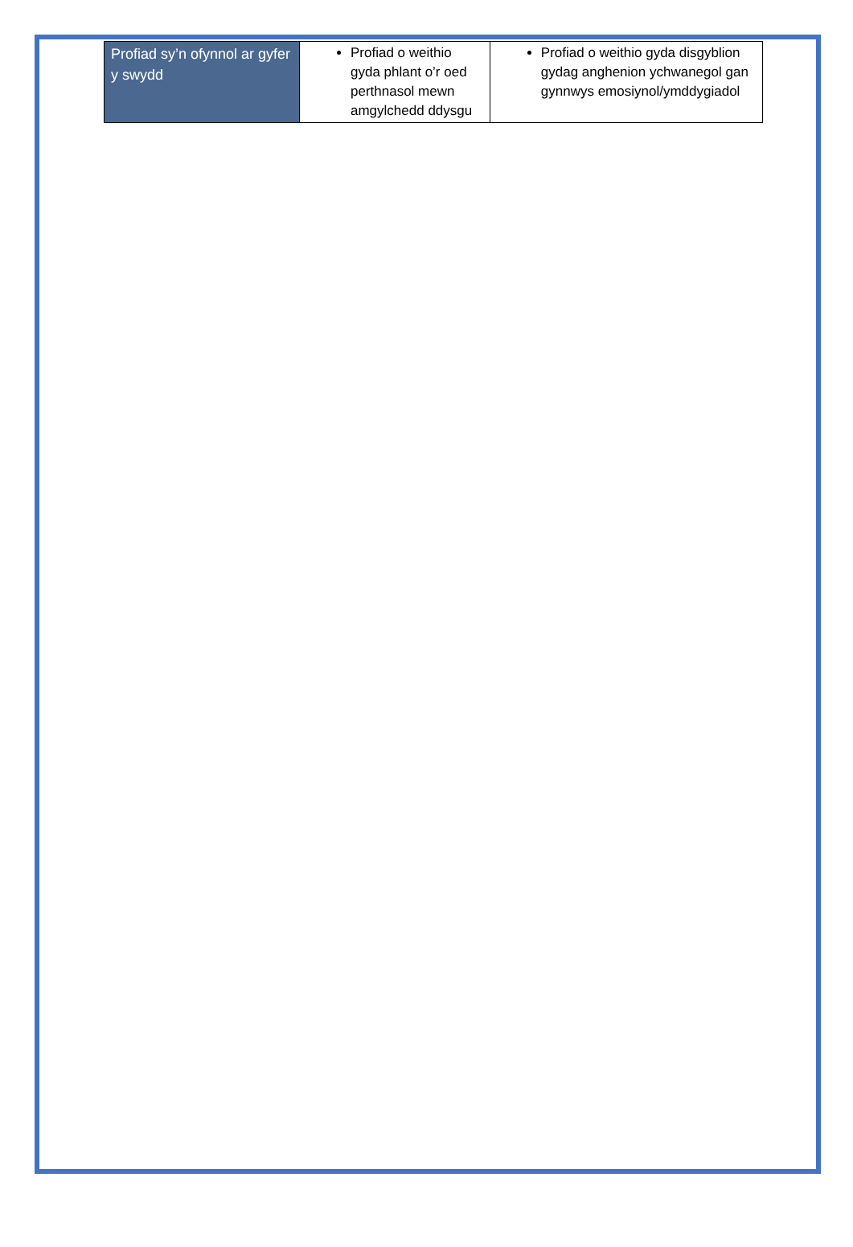| Profiad sy’n ofynnol ar gyfer y swydd | Profiad o weithio gyda phlant o’r oed perthnasol mewn amgylchedd ddysgu | Profiad o weithio gyda disgyblion gydag anghenion ychwanegol gan gynnwys emosiynol/ymddygiadol |